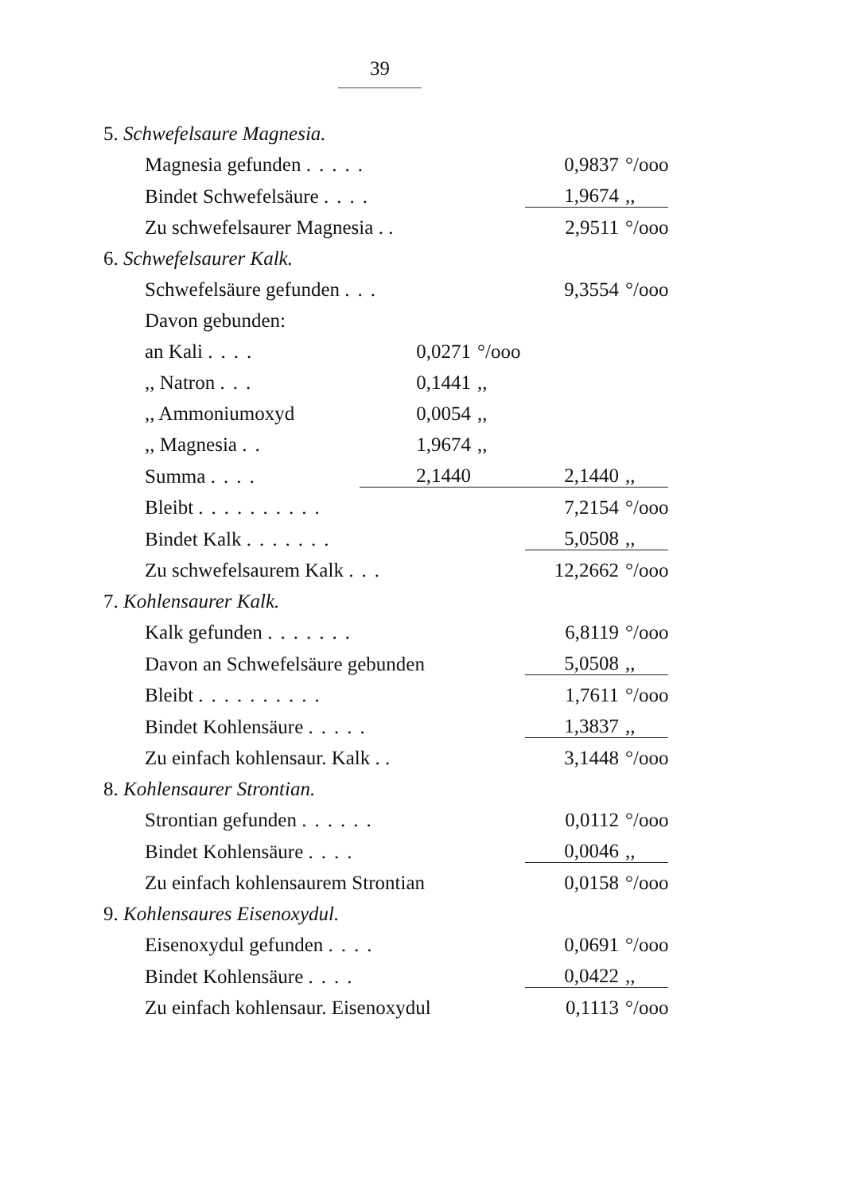39
| 5. Schwefelsaure Magnesia. | | | | |
| Magnesia gefunden ..... | | | 0,9837 | °/ooo |
| Bindet Schwefelsäure .... | | | 1,9674 | ,, |
| Zu schwefelsaurer Magnesia . . | | | 2,9511 | °/ooo |
| 6. Schwefelsaurer Kalk. | | | | |
| Schwefelsäure gefunden ... | | | 9,3554 | °/ooo |
| Davon gebunden: | | | | |
| an Kali .... | 0,0271 | °/ooo | | |
| ,, Natron ... | 0,1441 | ,, | | |
| ,, Ammoniumoxyd | 0,0054 | ,, | | |
| ,, Magnesia .. | 1,9674 | ,, | | |
| Summa .... | 2,1440 | | 2,1440 | ,, |
| Bleibt .......... | | | 7,2154 | °/ooo |
| Bindet Kalk ....... | | | 5,0508 | ,, |
| Zu schwefelsaurem Kalk ... | | | 12,2662 | °/ooo |
| 7. Kohlensaurer Kalk. | | | | |
| Kalk gefunden ....... | | | 6,8119 | °/ooo |
| Davon an Schwefelsäure gebunden | | | 5,0508 | ,, |
| Bleibt .......... | | | 1,7611 | °/ooo |
| Bindet Kohlensäure ..... | | | 1,3837 | ,, |
| Zu einfach kohlensaur. Kalk . . | | | 3,1448 | °/ooo |
| 8. Kohlensaurer Strontian. | | | | |
| Strontian gefunden ...... | | | 0,0112 | °/ooo |
| Bindet Kohlensäure .... | | | 0,0046 | ,, |
| Zu einfach kohlensaurem Strontian | | | 0,0158 | °/ooo |
| 9. Kohlensaures Eisenoxydul. | | | | |
| Eisenoxydul gefunden .... | | | 0,0691 | °/ooo |
| Bindet Kohlensäure .... | | | 0,0422 | ,, |
| Zu einfach kohlensaur. Eisenoxydul | | | 0,1113 | °/ooo |